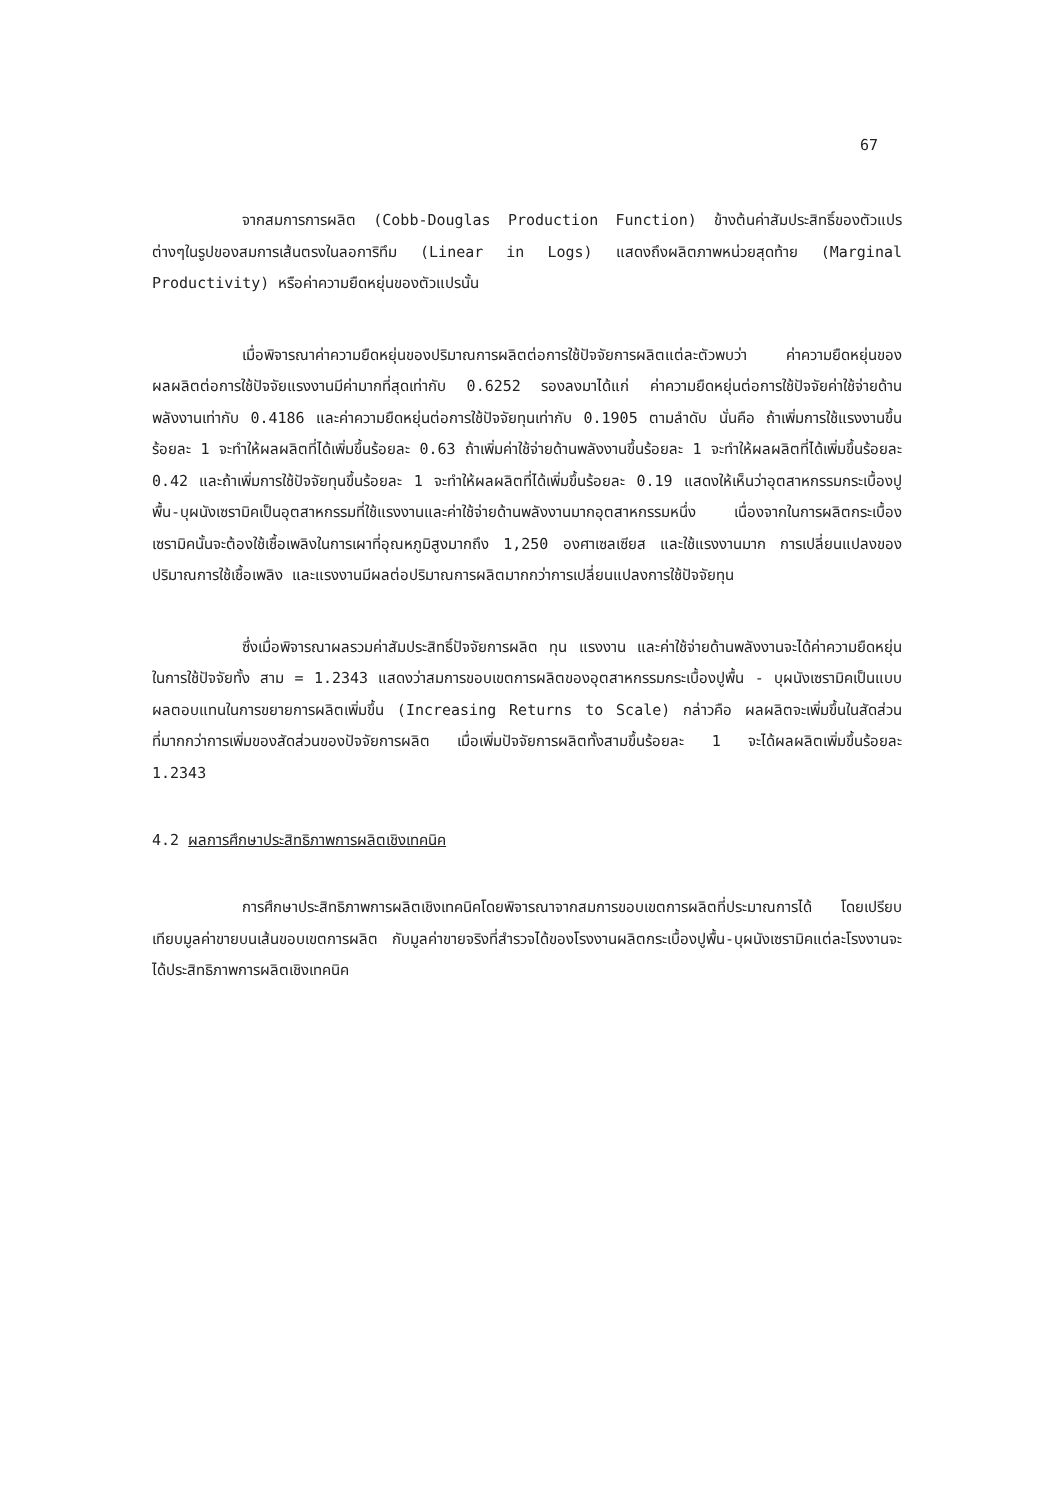67
จากสมการการผลิต (Cobb-Douglas Production Function) ข้างต้นค่าสัมประสิทธิ์ของตัวแปรต่างๆในรูปของสมการเส้นตรงในลอการิทึม (Linear in Logs) แสดงถึงผลิตภาพหน่วยสุดท้าย (Marginal Productivity) หรือค่าความยืดหยุ่นของตัวแปรนั้น
เมื่อพิจารณาค่าความยืดหยุ่นของปริมาณการผลิตต่อการใช้ปัจจัยการผลิตแต่ละตัวพบว่า ค่าความยืดหยุ่นของผลผลิตต่อการใช้ปัจจัยแรงงานมีค่ามากที่สุดเท่ากับ 0.6252 รองลงมาได้แก่ ค่าความยืดหยุ่นต่อการใช้ปัจจัยค่าใช้จ่ายด้านพลังงานเท่ากับ 0.4186 และค่าความยืดหยุ่นต่อการใช้ปัจจัยทุนเท่ากับ 0.1905 ตามลำดับ นั่นคือ ถ้าเพิ่มการใช้แรงงานขึ้นร้อยละ 1 จะทำให้ผลผลิตที่ได้เพิ่มขึ้นร้อยละ 0.63 ถ้าเพิ่มค่าใช้จ่ายด้านพลังงานขึ้นร้อยละ 1 จะทำให้ผลผลิตที่ได้เพิ่มขึ้นร้อยละ 0.42 และถ้าเพิ่มการใช้ปัจจัยทุนขึ้นร้อยละ 1 จะทำให้ผลผลิตที่ได้เพิ่มขึ้นร้อยละ 0.19 แสดงให้เห็นว่าอุตสาหกรรมกระเบื้องปูพื้น-บุผนังเซรามิคเป็นอุตสาหกรรมที่ใช้แรงงานและค่าใช้จ่ายด้านพลังงานมากอุตสาหกรรมหนึ่ง เนื่องจากในการผลิตกระเบื้องเซรามิคนั้นจะต้องใช้เชื้อเพลิงในการเผาที่อุณหภูมิสูงมากถึง 1,250 องศาเซลเซียส และใช้แรงงานมาก การเปลี่ยนแปลงของปริมาณการใช้เชื้อเพลิง และแรงงานมีผลต่อปริมาณการผลิตมากกว่าการเปลี่ยนแปลงการใช้ปัจจัยทุน
ซึ่งเมื่อพิจารณาผลรวมค่าสัมประสิทธิ์ปัจจัยการผลิต ทุน แรงงาน และค่าใช้จ่ายด้านพลังงานจะได้ค่าความยืดหยุ่นในการใช้ปัจจัยทั้ง สาม = 1.2343 แสดงว่าสมการขอบเขตการผลิตของอุตสาหกรรมกระเบื้องปูพื้น - บุผนังเซรามิคเป็นแบบผลตอบแทนในการขยายการผลิตเพิ่มขึ้น (Increasing Returns to Scale) กล่าวคือ ผลผลิตจะเพิ่มขึ้นในสัดส่วนที่มากกว่าการเพิ่มของสัดส่วนของปัจจัยการผลิต เมื่อเพิ่มปัจจัยการผลิตทั้งสามขึ้นร้อยละ 1 จะได้ผลผลิตเพิ่มขึ้นร้อยละ 1.2343
4.2 ผลการศึกษาประสิทธิภาพการผลิตเชิงเทคนิค
การศึกษาประสิทธิภาพการผลิตเชิงเทคนิคโดยพิจารณาจากสมการขอบเขตการผลิตที่ประมาณการได้ โดยเปรียบเทียบมูลค่าขายบนเส้นขอบเขตการผลิต กับมูลค่าขายจริงที่สำรวจได้ของโรงงานผลิตกระเบื้องปูพื้น-บุผนังเซรามิคแต่ละโรงงานจะได้ประสิทธิภาพการผลิตเชิงเทคนิค